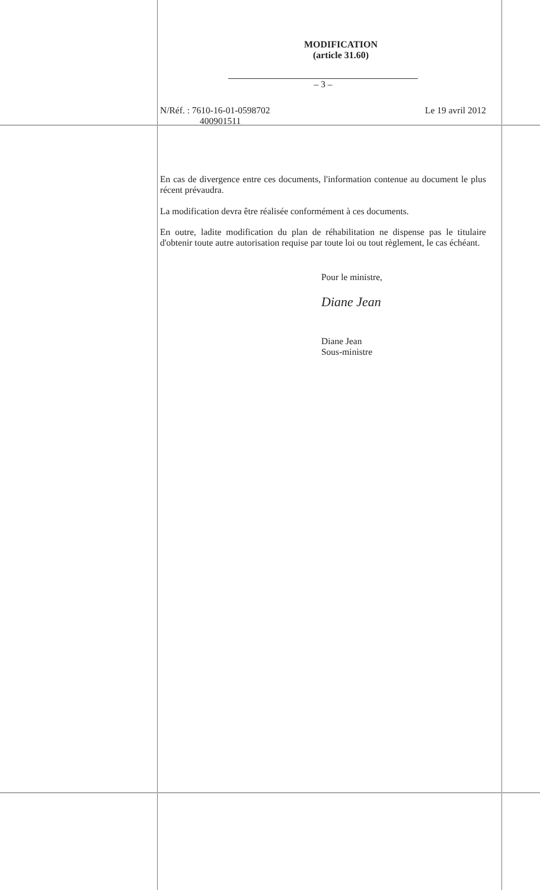MODIFICATION
(article 31.60)
– 3 –
N/Réf. : 7610-16-01-0598702
400901511
Le 19 avril 2012
En cas de divergence entre ces documents, l'information contenue au document le plus récent prévaudra.
La modification devra être réalisée conformément à ces documents.
En outre, ladite modification du plan de réhabilitation ne dispense pas le titulaire d'obtenir toute autre autorisation requise par toute loi ou tout règlement, le cas échéant.
Pour le ministre,
Diane Jean
Diane Jean
Sous-ministre